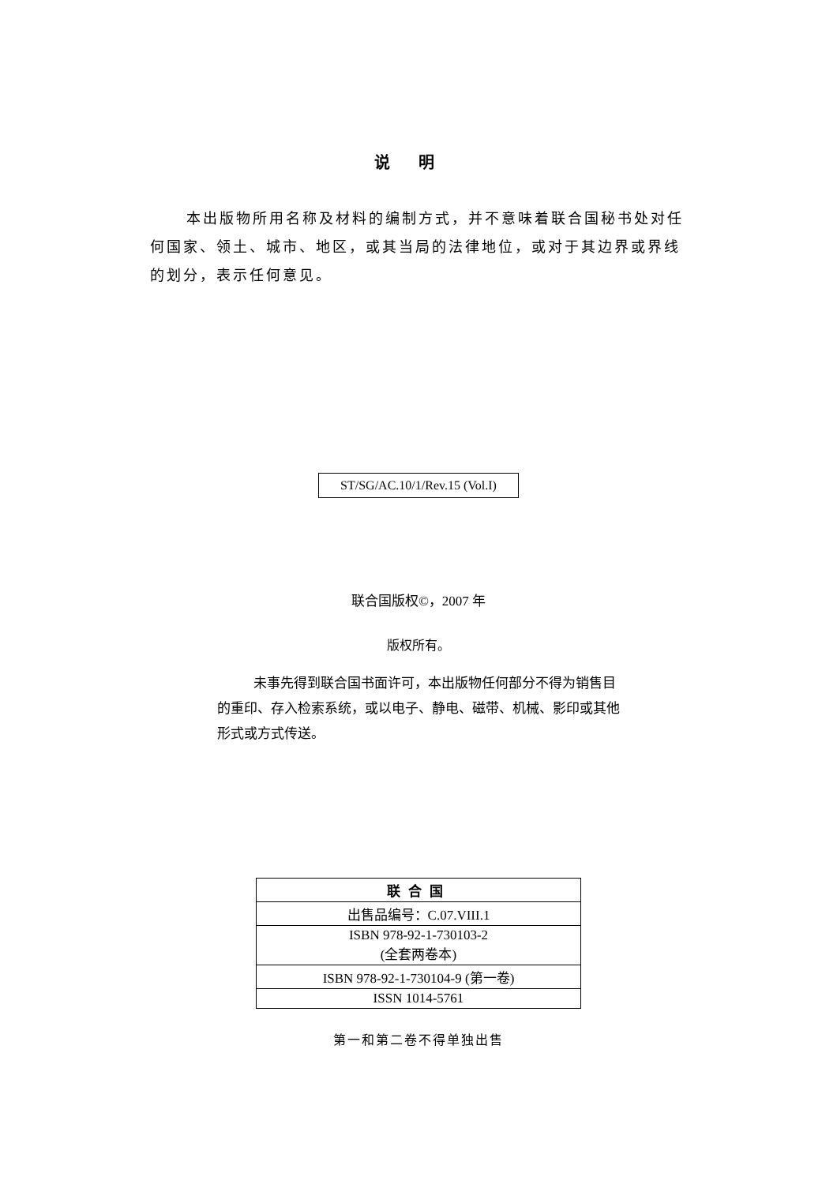说明
本出版物所用名称及材料的编制方式，并不意味着联合国秘书处对任何国家、领土、城市、地区，或其当局的法律地位，或对于其边界或界线的划分，表示任何意见。
ST/SG/AC.10/1/Rev.15 (Vol.I)
联合国版权©，2007 年
版权所有。
未事先得到联合国书面许可，本出版物任何部分不得为销售目的重印、存入检索系统，或以电子、静电、磁带、机械、影印或其他形式或方式传送。
| 联合国 |
| --- |
| 出售品编号：C.07.VIII.1 |
| ISBN 978-92-1-730103-2 (全套两卷本) |
| ISBN 978-92-1-730104-9 (第一卷) |
| ISSN 1014-5761 |
第一和第二卷不得单独出售